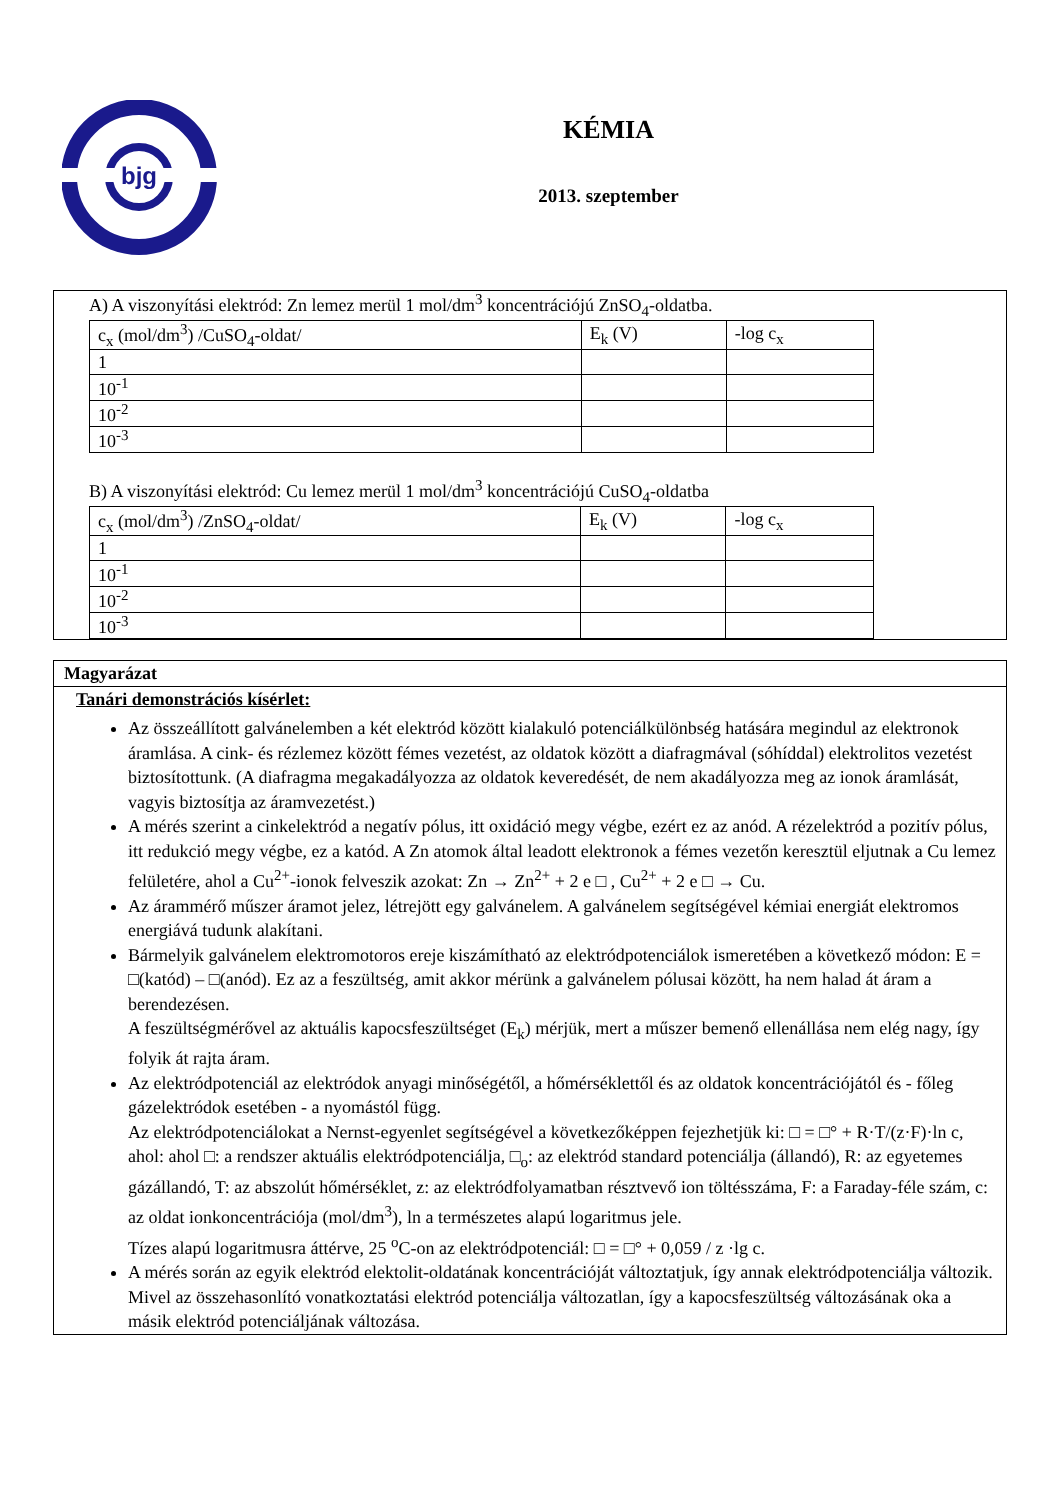bjg
KÉMIA
2013. szeptember
A) A viszonyítási elektród: Zn lemez merül 1 mol/dm<sup>3</sup> koncentrációjú ZnSO<sub>4</sub>-oldatba.
| c<sub>x</sub> (mol/dm<sup>3</sup>) /CuSO<sub>4</sub>-oldat/ | E<sub>k</sub> (V) | -log c<sub>x</sub> |
| 1 | | |
| 10<sup>-1</sup> | | |
| 10<sup>-2</sup> | | |
| 10<sup>-3</sup> | | |
B) A viszonyítási elektród: Cu lemez merül 1 mol/dm<sup>3</sup> koncentrációjú CuSO<sub>4</sub>-oldatba
| c<sub>x</sub> (mol/dm<sup>3</sup>) /ZnSO<sub>4</sub>-oldat/ | E<sub>k</sub> (V) | -log c<sub>x</sub> |
| 1 | | |
| 10<sup>-1</sup> | | |
| 10<sup>-2</sup> | | |
| 10<sup>-3</sup> | | |
Magyarázat
Tanári demonstrációs kísérlet:
Az összeállított galvánelemben a két elektród között kialakuló potenciálkülönbség hatására megindul az elektronok áramlása. A cink- és rézlemez között fémes vezetést, az oldatok között a diafragmával (sóhíddal) elektrolitos vezetést biztosítottunk. (A diafragma megakadályozza az oldatok keveredését, de nem akadályozza meg az ionok áramlását, vagyis biztosítja az áramvezetést.)
A mérés szerint a cinkelektród a negatív pólus, itt oxidáció megy végbe, ezért ez az anód. A rézelektród a pozitív pólus, itt redukció megy végbe, ez a katód. A Zn atomok által leadott elektronok a fémes vezetőn keresztül eljutnak a Cu lemez felületére, ahol a Cu<sup>2+</sup>-ionok felveszik azokat: Zn → Zn<sup>2+</sup> + 2 e □ , Cu<sup>2+</sup> + 2 e □ → Cu.
Az árammérő műszer áramot jelez, létrejött egy galvánelem. A galvánelem segítségével kémiai energiát elektromos energiává tudunk alakítani.
Bármelyik galvánelem elektromotoros ereje kiszámítható az elektródpotenciálok ismeretében a következő módon: E = □(katód) – □(anód). Ez az a feszültség, amit akkor mérünk a galvánelem pólusai között, ha nem halad át áram a berendezésen.
A feszültségmérővel az aktuális kapocsfeszültséget (E<sub>k</sub>) mérjük, mert a műszer bemenő ellenállása nem elég nagy, így folyik át rajta áram.
Az elektródpotenciál az elektródok anyagi minőségétől, a hőmérséklettől és az oldatok koncentrációjától és - főleg gázelektródok esetében - a nyomástól függ.
Az elektródpotenciálokat a Nernst-egyenlet segítségével a következőképpen fejezhetjük ki: □ = □° + R·T/(z·F)·ln c,
ahol: ahol □: a rendszer aktuális elektródpotenciálja, □<sub>o</sub>: az elektród standard potenciálja (állandó), R: az egyetemes gázállandó, T: az abszolút hőmérséklet, z: az elektródfolyamatban résztvevő ion töltésszáma, F: a Faraday-féle szám, c: az oldat ionkoncentrációja (mol/dm<sup>3</sup>), ln a természetes alapú logaritmus jele.
Tízes alapú logaritmusra áttérve, 25 <sup>o</sup>C-on az elektródpotenciál: □ = □° + 0,059 / z ·lg c.
A mérés során az egyik elektród elektolit-oldatának koncentrációját változtatjuk, így annak elektródpotenciálja változik. Mivel az összehasonlító vonatkoztatási elektród potenciálja változatlan, így a kapocsfeszültség változásának oka a másik elektród potenciáljának változása.